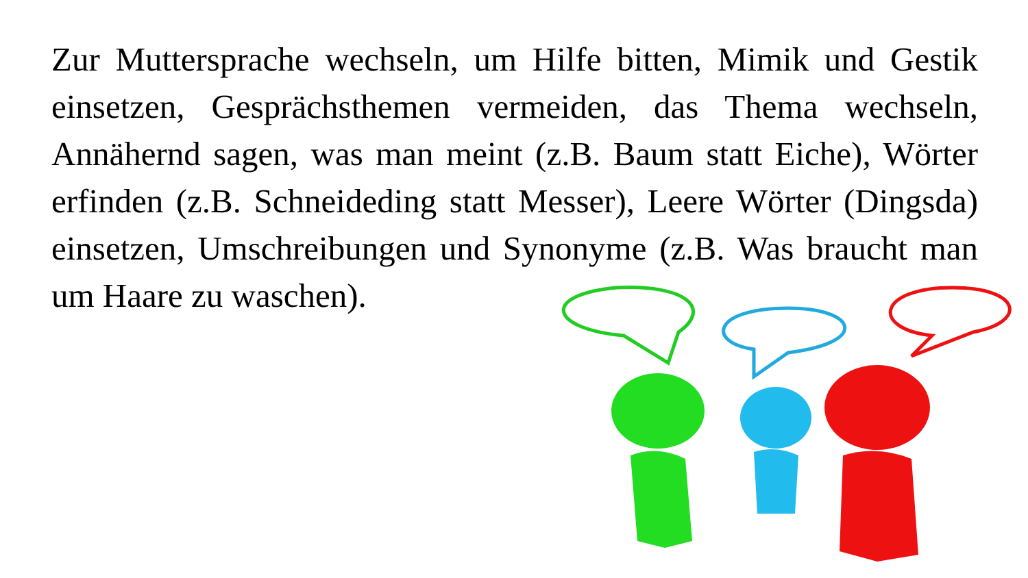Zur Muttersprache wechseln, um Hilfe bitten, Mimik und Gestik einsetzen, Gesprächsthemen vermeiden, das Thema wechseln, Annähernd sagen, was man meint (z.B. Baum statt Eiche), Wörter erfinden (z.B. Schneideding statt Messer), Leere Wörter (Dingsda) einsetzen, Umschreibungen und Synonyme (z.B. Was braucht man um Haare zu waschen).